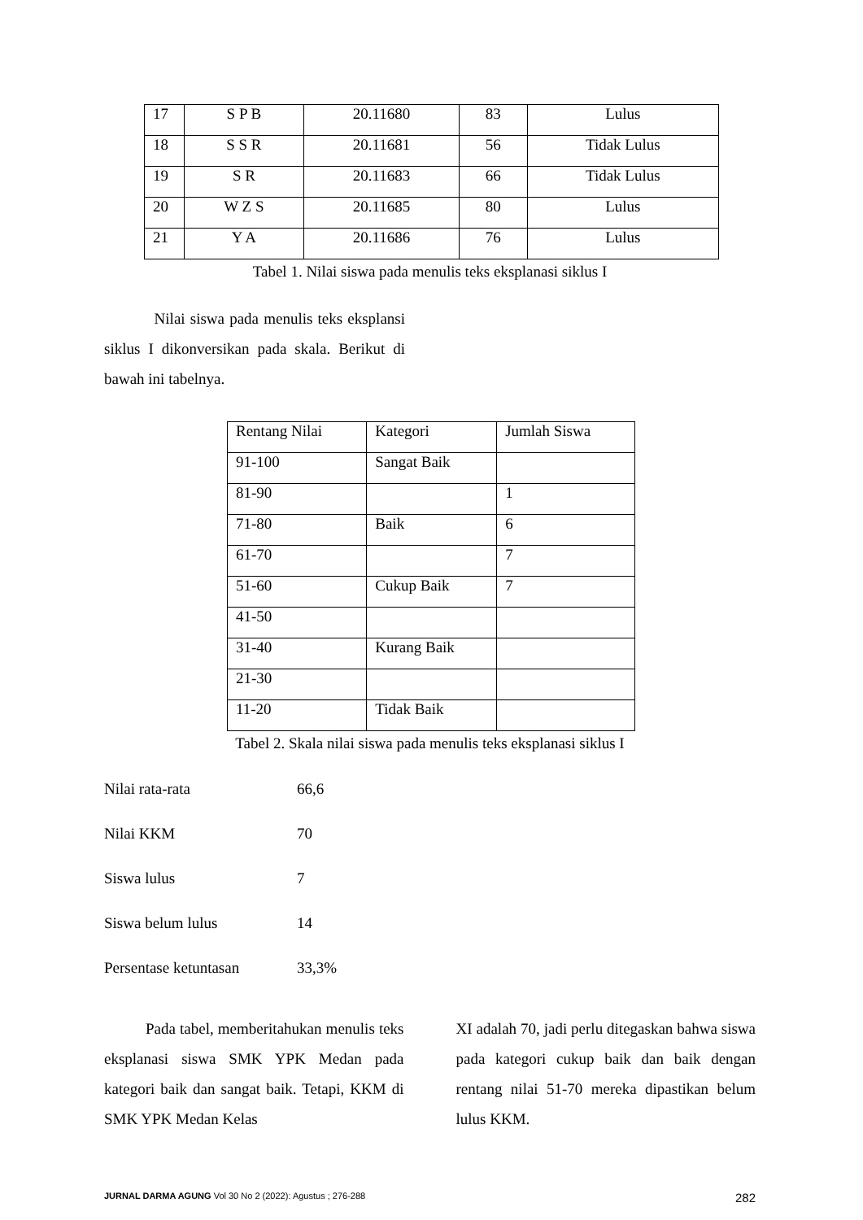| 17 | S P B | 20.11680 | 83 | Lulus |
| 18 | S S R | 20.11681 | 56 | Tidak Lulus |
| 19 | S R | 20.11683 | 66 | Tidak Lulus |
| 20 | W Z S | 20.11685 | 80 | Lulus |
| 21 | Y A | 20.11686 | 76 | Lulus |
Tabel 1. Nilai siswa pada menulis teks eksplanasi siklus I
Nilai siswa pada menulis teks eksplansi siklus I dikonversikan pada skala. Berikut di bawah ini tabelnya.
| Rentang Nilai | Kategori | Jumlah Siswa |
| 91-100 | Sangat Baik | |
| 81-90 | | 1 |
| 71-80 | Baik | 6 |
| 61-70 | | 7 |
| 51-60 | Cukup Baik | 7 |
| 41-50 | | |
| 31-40 | Kurang Baik | |
| 21-30 | | |
| 11-20 | Tidak Baik | |
Tabel 2. Skala nilai siswa pada menulis teks eksplanasi siklus I
Nilai rata-rata 66,6
Nilai KKM 70
Siswa lulus 7
Siswa belum lulus 14
Persentase ketuntasan 33,3%
Pada tabel, memberitahukan menulis teks eksplanasi siswa SMK YPK Medan pada kategori baik dan sangat baik. Tetapi, KKM di SMK YPK Medan Kelas
XI adalah 70, jadi perlu ditegaskan bahwa siswa pada kategori cukup baik dan baik dengan rentang nilai 51-70 mereka dipastikan belum lulus KKM.
JURNAL DARMA AGUNG Vol 30 No 2 (2022): Agustus ; 276-288 282